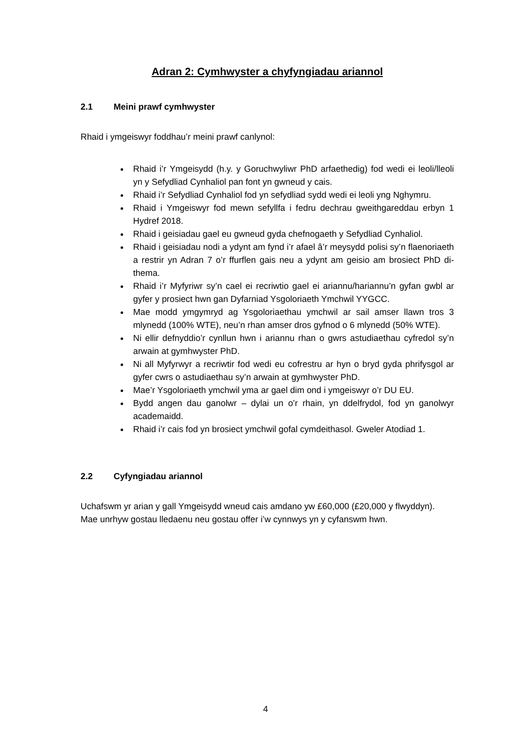Adran 2: Cymhwyster a chyfyngiadau ariannol
2.1 Meini prawf cymhwyster
Rhaid i ymgeiswyr foddhau’r meini prawf canlynol:
Rhaid i’r Ymgeisydd (h.y. y Goruchwyliwr PhD arfaethedig) fod wedi ei leoli/lleoli yn y Sefydliad Cynhaliol pan font yn gwneud y cais.
Rhaid i’r Sefydliad Cynhaliol fod yn sefydliad sydd wedi ei leoli yng Nghymru.
Rhaid i Ymgeiswyr fod mewn sefyllfa i fedru dechrau gweithgareddau erbyn 1 Hydref 2018.
Rhaid i geisiadau gael eu gwneud gyda chefnogaeth y Sefydliad Cynhaliol.
Rhaid i geisiadau nodi a ydynt am fynd i’r afael â’r meysydd polisi sy’n flaenoriaeth a restrir yn Adran 7 o’r ffurflen gais neu a ydynt am geisio am brosiect PhD di-thema.
Rhaid i’r Myfyriwr sy’n cael ei recriwtio gael ei ariannu/hariannu’n gyfan gwbl ar gyfer y prosiect hwn gan Dyfarniad Ysgoloriaeth Ymchwil YYGCC.
Mae modd ymgymryd ag Ysgoloriaethau ymchwil ar sail amser llawn tros 3 mlynedd (100% WTE), neu’n rhan amser dros gyfnod o 6 mlynedd (50% WTE).
Ni ellir defnyddio’r cynllun hwn i ariannu rhan o gwrs astudiaethau cyfredol sy’n arwain at gymhwyster PhD.
Ni all Myfyrwyr a recriwtir fod wedi eu cofrestru ar hyn o bryd gyda phrifysgol ar gyfer cwrs o astudiaethau sy’n arwain at gymhwyster PhD.
Mae’r Ysgoloriaeth ymchwil yma ar gael dim ond i ymgeiswyr o’r DU EU.
Bydd angen dau ganolwr – dylai un o’r rhain, yn ddelfrydol, fod yn ganolwyr academaidd.
Rhaid i’r cais fod yn brosiect ymchwil gofal cymdeithasol. Gweler Atodiad 1.
2.2 Cyfyngiadau ariannol
Uchafswm yr arian y gall Ymgeisydd wneud cais amdano yw £60,000 (£20,000 y flwyddyn). Mae unrhyw gostau lledaenu neu gostau offer i’w cynnwys yn y cyfanswm hwn.
4